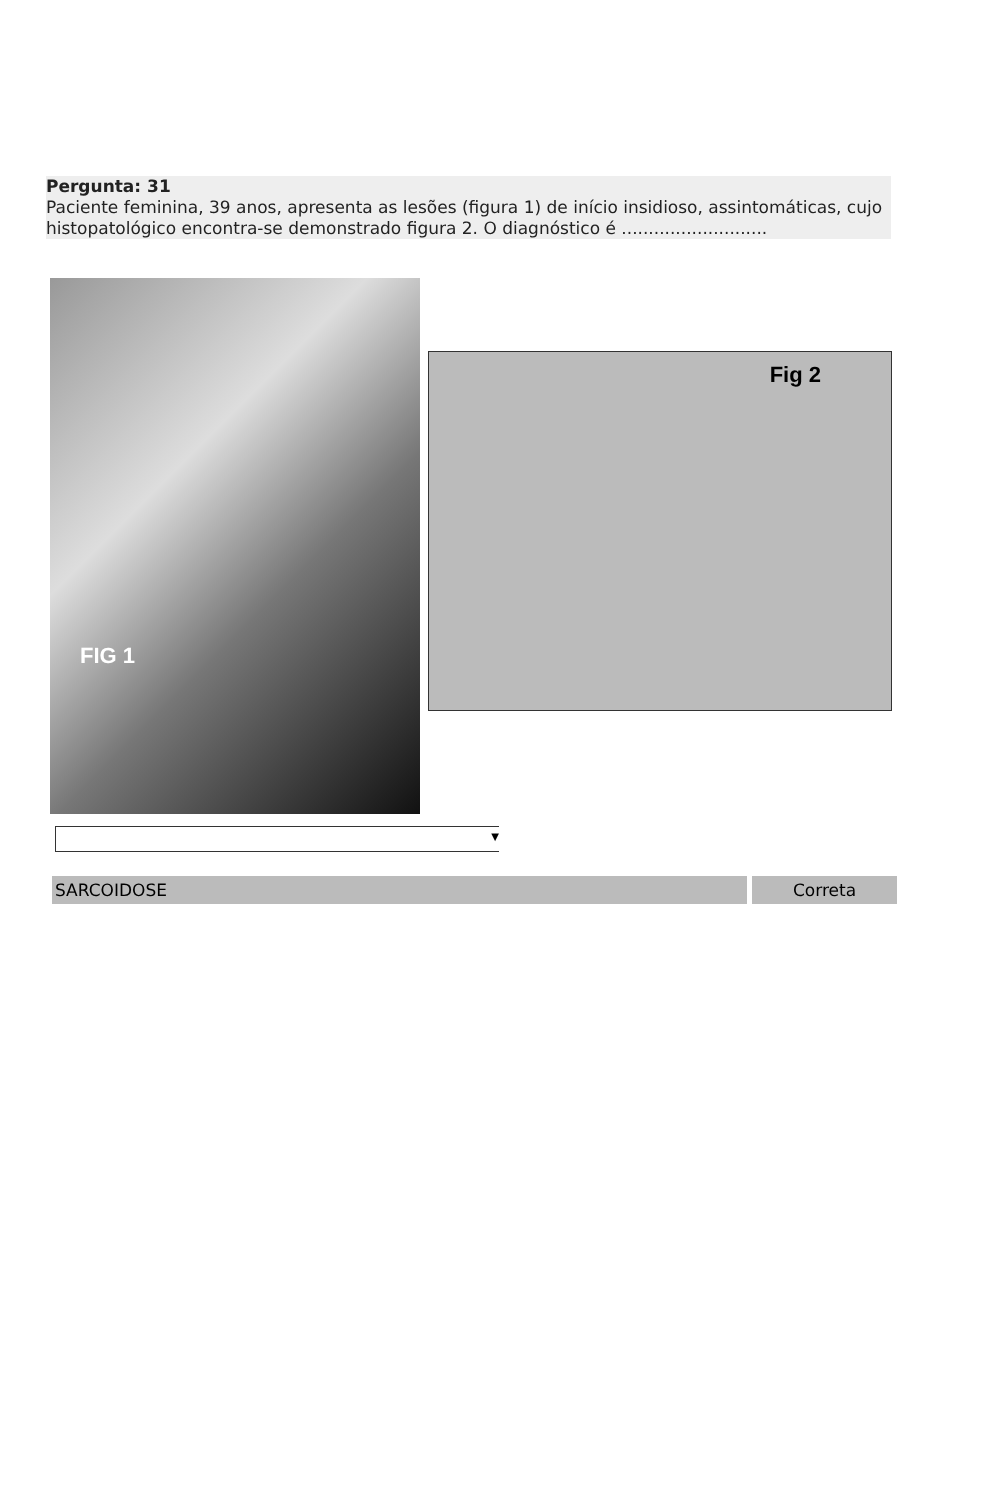Pergunta: 31
Paciente feminina, 39 anos, apresenta as lesões (figura 1) de início insidioso, assintomáticas, cujo histopatológico encontra-se demonstrado figura 2. O diagnóstico é ...........................
FIG 1
Fig 2
▼
SARCOIDOSE Correta